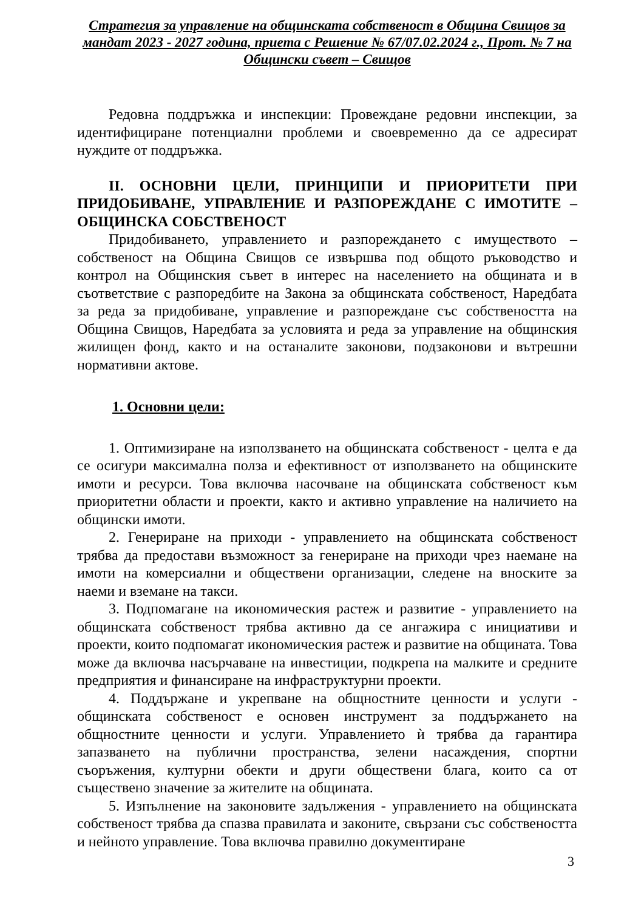Стратегия за управление на общинската собственост в Община Свищов за мандат 2023 - 2027 година, приета с Решение № 67/07.02.2024 г., Прот. № 7 на Общински съвет – Свищов
Редовна поддръжка и инспекции: Провеждане редовни инспекции, за идентифициране потенциални проблеми и своевременно да се адресират нуждите от поддръжка.
II. ОСНОВНИ ЦЕЛИ, ПРИНЦИПИ И ПРИОРИТЕТИ ПРИ ПРИДОБИВАНЕ, УПРАВЛЕНИЕ И РАЗПОРЕЖДАНЕ С ИМОТИТЕ – ОБЩИНСКА СОБСТВЕНОСТ
Придобиването, управлението и разпореждането с имуществото – собственост на Община Свищов се извършва под общото ръководство и контрол на Общинския съвет в интерес на населението на общината и в съответствие с разпоредбите на Закона за общинската собственост, Наредбата за реда за придобиване, управление и разпореждане със собствеността на Община Свищов, Наредбата за условията и реда за управление на общинския жилищен фонд, както и на останалите законови, подзаконови и вътрешни нормативни актове.
1. Основни цели:
1. Оптимизиране на използването на общинската собственост - целта е да се осигури максимална полза и ефективност от използването на общинските имоти и ресурси. Това включва насочване на общинската собственост към приоритетни области и проекти, както и активно управление на наличието на общински имоти.
2. Генериране на приходи - управлението на общинската собственост трябва да предостави възможност за генериране на приходи чрез наемане на имоти на комерсиални и обществени организации, следене на вноските за наеми и вземане на такси.
3. Подпомагане на икономическия растеж и развитие - управлението на общинската собственост трябва активно да се ангажира с инициативи и проекти, които подпомагат икономическия растеж и развитие на общината. Това може да включва насърчаване на инвестиции, подкрепа на малките и средните предприятия и финансиране на инфраструктурни проекти.
4. Поддържане и укрепване на общностните ценности и услуги - общинската собственост е основен инструмент за поддържането на общностните ценности и услуги. Управлението ѝ трябва да гарантира запазването на публични пространства, зелени насаждения, спортни съоръжения, културни обекти и други обществени блага, които са от съществено значение за жителите на общината.
5. Изпълнение на законовите задължения - управлението на общинската собственост трябва да спазва правилата и законите, свързани със собствеността и нейното управление. Това включва правилно документиране
3